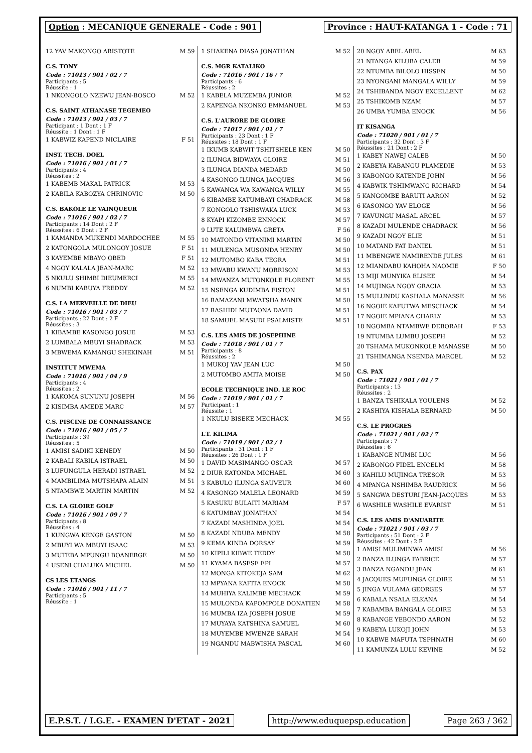Option : MECANIQUE GENERALE - Code : 901
Province : HAUT-KATANGA 1 - Code : 71
| 12 YAV MAKONGO ARISTOTE | M 59 |
C.S. TONY
Code : 71013 / 901 / 02 / 7
Participants : 5
Réussite : 1
| 1 NKONGOLO NZEWU JEAN-BOSCO | M 52 |
C.S. SAINT ATHANASE TEGEMEO
Code : 71013 / 901 / 03 / 7
Participant : 1 Dont : 1 F
Réussite : 1 Dont : 1 F
| 1 KABWIZ KAPEND NICLAIRE | F 51 |
INST. TECH. DOEL
Code : 71016 / 901 / 01 / 7
Participants : 4
Réussites : 2
| 1 KABEMB MAKAL PATRICK | M 53 |
| 2 KABILA KABOZYA CHRINOVIC | M 50 |
C.S. BAKOLE LE VAINQUEUR
Code : 71016 / 901 / 02 / 7
Participants : 14 Dont : 2 F
Réussites : 6 Dont : 2 F
| 1 KAMANDA MUKENDI MARDOCHEE | M 55 |
| 2 KATONGOLA MULONGOY JOSUE | F 51 |
| 3 KAYEMBE MBAYO OBED | F 51 |
| 4 NGOY KALALA JEAN-MARC | M 52 |
| 5 NKULU SHIMBI DIEUMERCI | M 55 |
| 6 NUMBI KABUYA FREDDY | M 52 |
C.S. LA MERVEILLE DE DIEU
Code : 71016 / 901 / 03 / 7
Participants : 22 Dont : 2 F
Réussites : 3
| 1 KIBAMBE KASONGO JOSUE | M 53 |
| 2 LUMBALA MBUYI SHADRACK | M 53 |
| 3 MBWEMA KAMANGU SHEKINAH | M 51 |
INSTITUT MWEMA
Code : 71016 / 901 / 04 / 9
Participants : 4
Réussites : 2
| 1 KAKOMA SUNUNU JOSEPH | M 56 |
| 2 KISIMBA AMEDE MARC | M 57 |
C.S. PISCINE DE CONNAISSANCE
Code : 71016 / 901 / 05 / 7
Participants : 39
Réussites : 5
| 1 AMISI SADIKI KENEDY | M 50 |
| 2 KABALI KABILA ISTRAEL | M 50 |
| 3 LUFUNGULA HERADI ISTRAEL | M 52 |
| 4 MAMBILIMA MUTSHAPA ALAIN | M 51 |
| 5 NTAMBWE MARTIN MARTIN | M 52 |
C.S. LA GLOIRE GOLF
Code : 71016 / 901 / 09 / 7
Participants : 8
Réussites : 4
| 1 KUNGWA KENGE GASTON | M 50 |
| 2 MBUYI WA MBUYI ISAAC | M 53 |
| 3 MUTEBA MPUNGU BOANERGE | M 50 |
| 4 USENI CHALUKA MICHEL | M 50 |
CS LES ETANGS
Code : 71016 / 901 / 11 / 7
Participants : 5
Réussite : 1
| 1 SHAKENA DIASA JONATHAN | M 52 |
C.S. MGR KATALIKO
Code : 71016 / 901 / 16 / 7
Participants : 6
Réussites : 2
| 1 KABELA MUZEMBA JUNIOR | M 52 |
| 2 KAPENGA NKONKO EMMANUEL | M 53 |
C.S. L'AURORE DE GLOIRE
Code : 71017 / 901 / 01 / 7
Participants : 23 Dont : 1 F
Réussites : 18 Dont : 1 F
| 1 IKUMB KABWIT TSHITSHELE KEN | M 50 |
| 2 ILUNGA BIDWAYA GLOIRE | M 51 |
| 3 ILUNGA DIANDA MEDARD | M 50 |
| 4 KASONGO ILUNGA JACQUES | M 56 |
| 5 KAWANGA WA KAWANGA WILLY | M 55 |
| 6 KIBAMBE KATUMBAYI CHADRACK | M 58 |
| 7 KONGOLO TSHISWAKA LUCK | M 53 |
| 8 KYAPI KIZOMBE ENNOCK | M 57 |
| 9 LUTE KALUMBWA GRETA | F 56 |
| 10 MATONDO VITANIMI MARTIN | M 50 |
| 11 MULENGA MUSONDA HENRY | M 50 |
| 12 MUTOMBO KABA TEGRA | M 51 |
| 13 MWABU KWANU MORRISON | M 53 |
| 14 MWANZA MUTONKOLE FLORENT | M 55 |
| 15 NSENGA KUDIMBA FISTON | M 51 |
| 16 RAMAZANI MWATSHA MANIX | M 50 |
| 17 RASHIDI MUTAONA DAVID | M 51 |
| 18 SAMUEL MASUDI PSALMISTE | M 51 |
C.S. LES AMIS DE JOSEPHINE
Code : 71018 / 901 / 01 / 7
Participants : 8
Réussites : 2
| 1 MUKOJ YAV JEAN LUC | M 50 |
| 2 MUTOMBO AMITA MOISE | M 50 |
ECOLE TECHNIQUE IND. LE ROC
Code : 71019 / 901 / 01 / 7
Participant : 1
Réussite : 1
| 1 NKULU BISEKE MECHACK | M 55 |
I.T. KILIMA
Code : 71019 / 901 / 02 / 1
Participants : 31 Dont : 1 F
Réussites : 26 Dont : 1 F
| 1 DAVID MASIMANGO OSCAR | M 57 |
| 2 DIUR KATONDA MICHAEL | M 60 |
| 3 KABULO ILUNGA SAUVEUR | M 60 |
| 4 KASONGO MALELA LEONARD | M 59 |
| 5 KASUKU BULAITI MARIAM | F 57 |
| 6 KATUMBAY JONATHAN | M 54 |
| 7 KAZADI MASHINDA JOEL | M 54 |
| 8 KAZADI NDUBA MENDY | M 58 |
| 9 KEMA KINDA DORSAY | M 59 |
| 10 KIPILI KIBWE TEDDY | M 58 |
| 11 KYAMA BASESE EPI | M 57 |
| 12 MONGA KITOKEJA SAM | M 62 |
| 13 MPYANA KAFITA ENOCK | M 58 |
| 14 MUHIYA KALIMBE MECHACK | M 59 |
| 15 MULONDA KAPOMPOLE DONATIEN | M 58 |
| 16 MUMBA IZA JOSEPH JOSUE | M 59 |
| 17 MUYAYA KATSHINA SAMUEL | M 60 |
| 18 MUYEMBE MWENZE SARAH | M 54 |
| 19 NGANDU MABWISHA PASCAL | M 60 |
| 20 NGOY ABEL ABEL | M 63 |
| 21 NTANGA KILUBA CALEB | M 59 |
| 22 NTUMBA BILOLO HISSEN | M 50 |
| 23 NYONGANI MANGALA WILLY | M 59 |
| 24 TSHIBANDA NGOY EXCELLENT | M 62 |
| 25 TSHIKOMB NZAM | M 57 |
| 26 UMBA YUMBA ENOCK | M 56 |
IT KISANGA
Code : 71020 / 901 / 01 / 7
Participants : 32 Dont : 3 F
Réussites : 21 Dont : 2 F
| 1 KABEY NAWEJ CALEB | M 50 |
| 2 KABEYA KABANGU PLAMEDIE | M 53 |
| 3 KABONGO KATENDE JOHN | M 56 |
| 4 KABWIK TSHIMWANG RICHARD | M 54 |
| 5 KANGOMBE BARUTI AARON | M 52 |
| 6 KASONGO YAV ELOGE | M 56 |
| 7 KAVUNGU MASAL ARCEL | M 57 |
| 8 KAZADI MULENDE CHADRACK | M 56 |
| 9 KAZADI NGOY ELIE | M 51 |
| 10 MATAND FAT DANIEL | M 51 |
| 11 MBENGWE NAMIRENDE JULES | M 61 |
| 12 MIANDABU KAHOHA NAOMIE | F 50 |
| 13 MIJI MUNYIKA ELISEE | M 54 |
| 14 MUJINGA NGOY GRACIA | M 53 |
| 15 MULUNDU KASHALA MANASSE | M 56 |
| 16 NGOIE KAFUTWA MESCHACK | M 54 |
| 17 NGOIE MPIANA CHARLY | M 53 |
| 18 NGOMBA NTAMBWE DEBORAH | F 53 |
| 19 NTUMBA LUMBU JOSEPH | M 52 |
| 20 TSHAMA MUKONKOLE MANASSE | M 50 |
| 21 TSHIMANGA NSENDA MARCEL | M 52 |
C.S. PAX
Code : 71021 / 901 / 01 / 7
Participants : 13
Réussites : 2
| 1 BANZA TSHIKALA YOULENS | M 52 |
| 2 KASHIYA KISHALA BERNARD | M 50 |
C.S. LE PROGRES
Code : 71021 / 901 / 02 / 7
Participants : 7
Réussites : 6
| 1 KABANGE NUMBI LUC | M 56 |
| 2 KABONGO FIDEL ENCELM | M 58 |
| 3 KAHILU MUJINGA TRESOR | M 53 |
| 4 MPANGA NSHIMBA RAUDRICK | M 56 |
| 5 SANGWA DESTURI JEAN-JACQUES | M 53 |
| 6 WASHILE WASHILE EVARIST | M 51 |
C.S. LES AMIS D'ANUARITE
Code : 71021 / 901 / 03 / 7
Participants : 51 Dont : 2 F
Réussites : 42 Dont : 2 F
| 1 AMISI MULIMINWA AMISI | M 56 |
| 2 BANZA ILUNGA FABRICE | M 57 |
| 3 BANZA NGANDU JEAN | M 61 |
| 4 JACQUES MUFUNGA GLOIRE | M 51 |
| 5 JINGA VULAMA GEORGES | M 57 |
| 6 KABALA NSALA ELKANA | M 54 |
| 7 KABAMBA BANGALA GLOIRE | M 53 |
| 8 KABANGE YEBONDO AARON | M 52 |
| 9 KABEYA LUKOJI JOHN | M 53 |
| 10 KABWE MAFUTA TSPHNATH | M 60 |
| 11 KAMUNZA LULU KEVINE | M 52 |
E.P.S.T. / I.G.E. - EXAMEN D'ETAT - 2021
http://www.eduquepsp.education Page 263 / 362